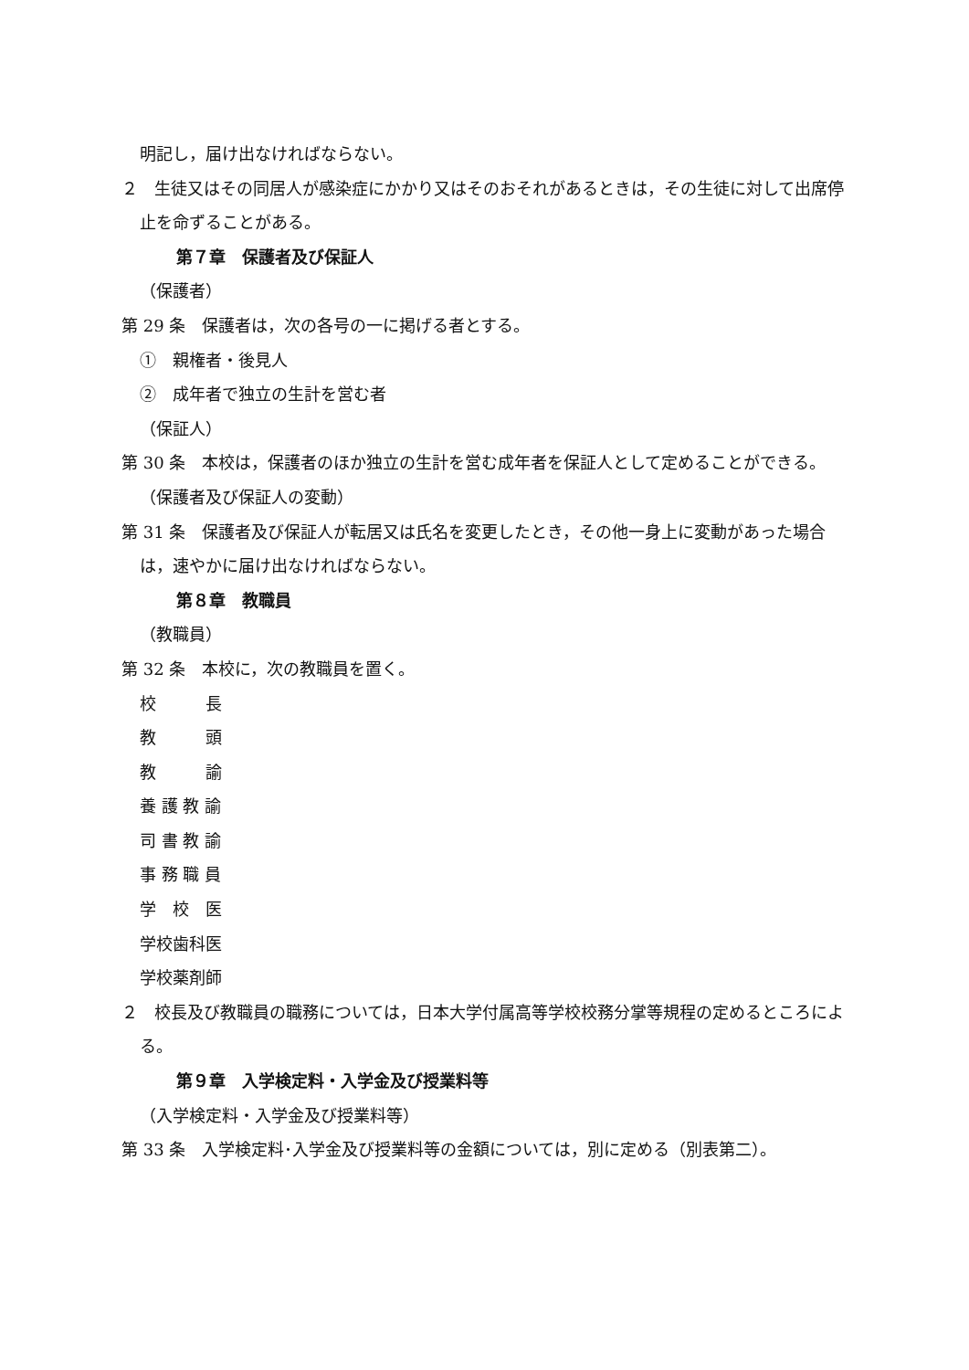明記し，届け出なければならない。
２　生徒又はその同居人が感染症にかかり又はそのおそれがあるときは，その生徒に対して出席停止を命ずることがある。
第７章　保護者及び保証人
（保護者）
第 29 条　保護者は，次の各号の一に掲げる者とする。
①　親権者・後見人
②　成年者で独立の生計を営む者
（保証人）
第 30 条　本校は，保護者のほか独立の生計を営む成年者を保証人として定めることができる。
（保護者及び保証人の変動）
第 31 条　保護者及び保証人が転居又は氏名を変更したとき，その他一身上に変動があった場合は，速やかに届け出なければならない。
第８章　教職員
（教職員）
第 32 条　本校に，次の教職員を置く。
校　　　長
教　　　頭
教　　　諭
養 護 教 諭
司 書 教 諭
事 務 職 員
学　校　医
学校歯科医
学校薬剤師
２　校長及び教職員の職務については，日本大学付属高等学校校務分掌等規程の定めるところによる。
第９章　入学検定料・入学金及び授業料等
（入学検定料・入学金及び授業料等）
第 33 条　入学検定料･入学金及び授業料等の金額については，別に定める（別表第二）。